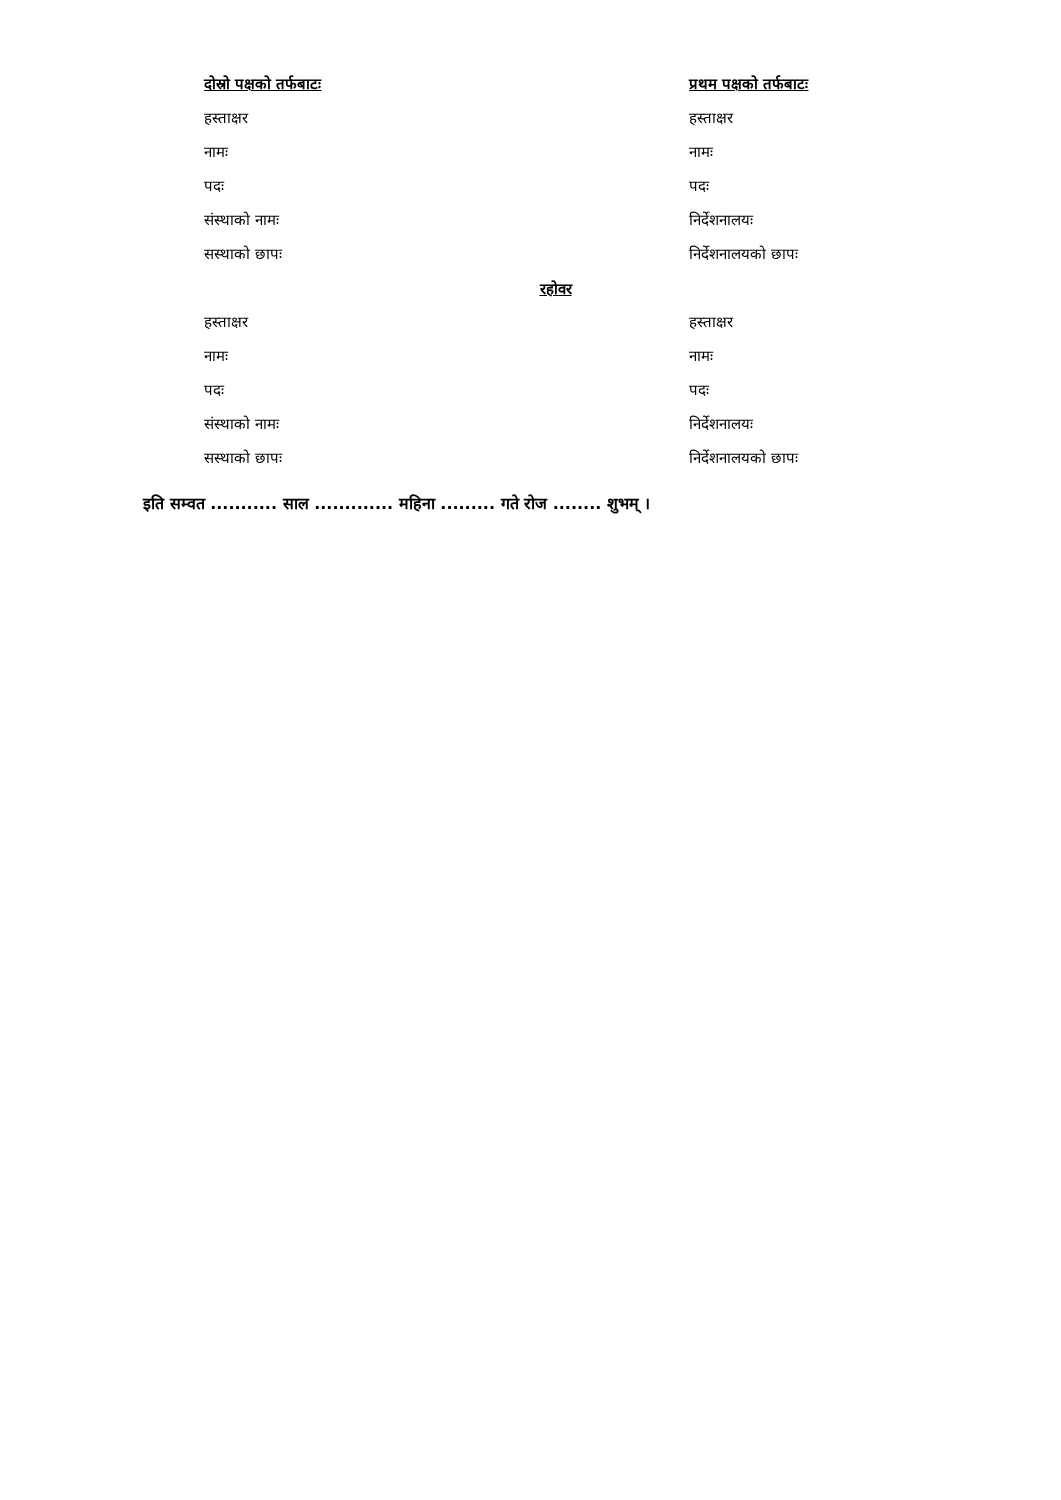दोस्रो पक्षको तर्फबाटः प्रथम पक्षको तर्फबाटः
हस्ताक्षर हस्ताक्षर
नामः नामः
पदः पदः
संस्थाको नामः निर्देशनालयः
सस्थाको छापः निर्देशनालयको छापः
रहोवर
हस्ताक्षर हस्ताक्षर
नामः नामः
पदः पदः
संस्थाको नामः निर्देशनालयः
सस्थाको छापः निर्देशनालयको छापः
इति सम्वत ........... साल ............. महिना ......... गते रोज ........ शुभम् ।